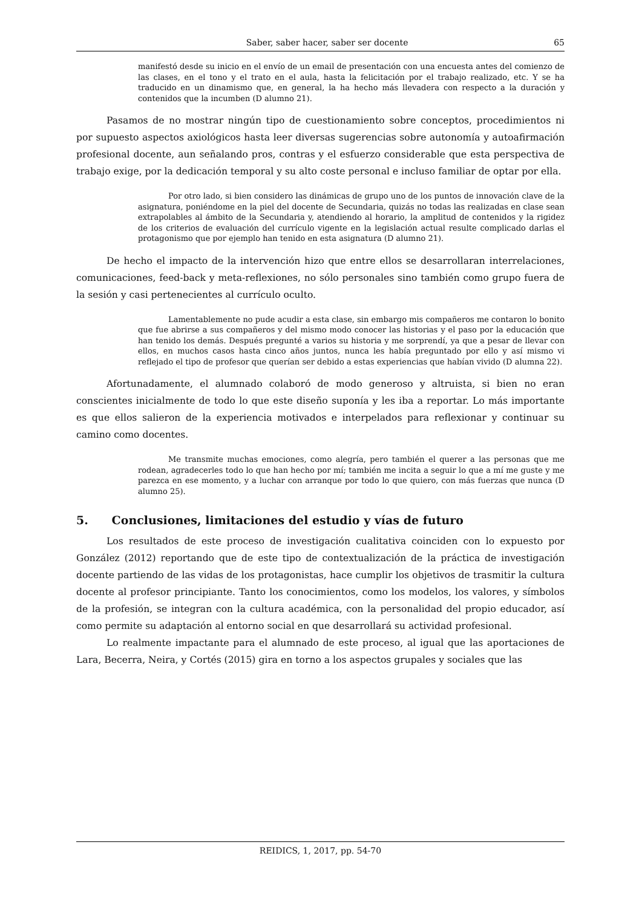Saber, saber hacer, saber ser docente 65
manifestó desde su inicio en el envío de un email de presentación con una encuesta antes del comienzo de las clases, en el tono y el trato en el aula, hasta la felicitación por el trabajo realizado, etc. Y se ha traducido en un dinamismo que, en general, la ha hecho más llevadera con respecto a la duración y contenidos que la incumben (D alumno 21).
Pasamos de no mostrar ningún tipo de cuestionamiento sobre conceptos, procedimientos ni por supuesto aspectos axiológicos hasta leer diversas sugerencias sobre autonomía y autoafirmación profesional docente, aun señalando pros, contras y el esfuerzo considerable que esta perspectiva de trabajo exige, por la dedicación temporal y su alto coste personal e incluso familiar de optar por ella.
Por otro lado, si bien considero las dinámicas de grupo uno de los puntos de innovación clave de la asignatura, poniéndome en la piel del docente de Secundaria, quizás no todas las realizadas en clase sean extrapolables al ámbito de la Secundaria y, atendiendo al horario, la amplitud de contenidos y la rigidez de los criterios de evaluación del currículo vigente en la legislación actual resulte complicado darlas el protagonismo que por ejemplo han tenido en esta asignatura (D alumno 21).
De hecho el impacto de la intervención hizo que entre ellos se desarrollaran interrelaciones, comunicaciones, feed-back y meta-reflexiones, no sólo personales sino también como grupo fuera de la sesión y casi pertenecientes al currículo oculto.
Lamentablemente no pude acudir a esta clase, sin embargo mis compañeros me contaron lo bonito que fue abrirse a sus compañeros y del mismo modo conocer las historias y el paso por la educación que han tenido los demás. Después pregunté a varios su historia y me sorprendí, ya que a pesar de llevar con ellos, en muchos casos hasta cinco años juntos, nunca les había preguntado por ello y así mismo vi reflejado el tipo de profesor que querían ser debido a estas experiencias que habían vivido (D alumna 22).
Afortunadamente, el alumnado colaboró de modo generoso y altruista, si bien no eran conscientes inicialmente de todo lo que este diseño suponía y les iba a reportar. Lo más importante es que ellos salieron de la experiencia motivados e interpelados para reflexionar y continuar su camino como docentes.
Me transmite muchas emociones, como alegría, pero también el querer a las personas que me rodean, agradecerles todo lo que han hecho por mí; también me incita a seguir lo que a mí me guste y me parezca en ese momento, y a luchar con arranque por todo lo que quiero, con más fuerzas que nunca (D alumno 25).
5. Conclusiones, limitaciones del estudio y vías de futuro
Los resultados de este proceso de investigación cualitativa coinciden con lo expuesto por González (2012) reportando que de este tipo de contextualización de la práctica de investigación docente partiendo de las vidas de los protagonistas, hace cumplir los objetivos de trasmitir la cultura docente al profesor principiante. Tanto los conocimientos, como los modelos, los valores, y símbolos de la profesión, se integran con la cultura académica, con la personalidad del propio educador, así como permite su adaptación al entorno social en que desarrollará su actividad profesional.
Lo realmente impactante para el alumnado de este proceso, al igual que las aportaciones de Lara, Becerra, Neira, y Cortés (2015) gira en torno a los aspectos grupales y sociales que las
REIDICS, 1, 2017, pp. 54-70